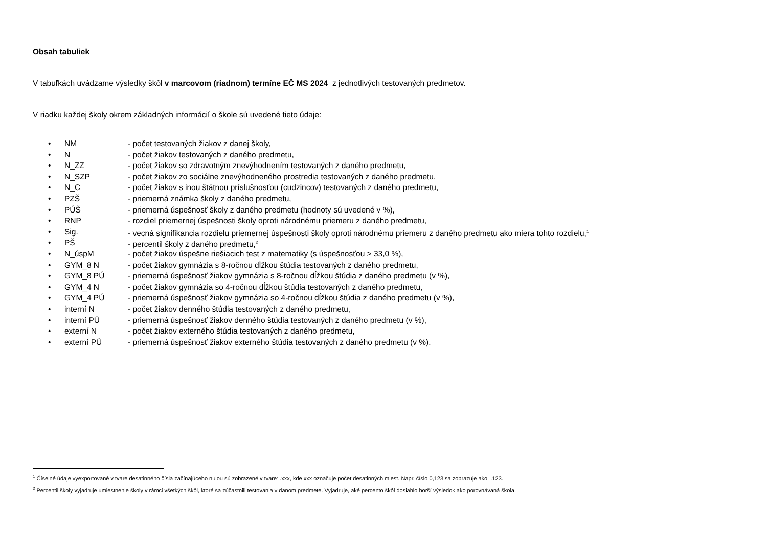Obsah tabuliek
V tabuľkách uvádzame výsledky škôl v marcovom (riadnom) termíne EČ MS 2024 z jednotlivých testovaných predmetov.
V riadku každej školy okrem základných informácií o škole sú uvedené tieto údaje:
• NM - počet testovaných žiakov z danej školy,
• N - počet žiakov testovaných z daného predmetu,
• N_ZZ - počet žiakov so zdravotným znevýhodnením testovaných z daného predmetu,
• N_SZP - počet žiakov zo sociálne znevýhodneného prostredia testovaných z daného predmetu,
• N_C - počet žiakov s inou štátnou príslušnosťou (cudzincov) testovaných z daného predmetu,
• PZŠ - priemerná známka školy z daného predmetu,
• PÚŠ - priemerná úspešnosť školy z daného predmetu (hodnoty sú uvedené v %),
• RNP - rozdiel priemernej úspešnosti školy oproti národnému priemeru z daného predmetu,
• Sig. - vecná signifikancia rozdielu priemernej úspešnosti školy oproti národnému priemeru z daného predmetu ako miera tohto rozdielu,<sup>1</sup>
• PŠ - percentil školy z daného predmetu,<sup>2</sup>
• N_úspM - počet žiakov úspešne riešiacich test z matematiky (s úspešnosťou > 33,0 %),
• GYM_8 N - počet žiakov gymnázia s 8-ročnou dĺžkou štúdia testovaných z daného predmetu,
• GYM_8 PÚ - priemerná úspešnosť žiakov gymnázia s 8-ročnou dĺžkou štúdia z daného predmetu (v %),
• GYM_4 N - počet žiakov gymnázia so 4-ročnou dĺžkou štúdia testovaných z daného predmetu,
• GYM_4 PÚ - priemerná úspešnosť žiakov gymnázia so 4-ročnou dĺžkou štúdia z daného predmetu (v %),
• interní N - počet žiakov denného štúdia testovaných z daného predmetu,
• interní PÚ - priemerná úspešnosť žiakov denného štúdia testovaných z daného predmetu (v %),
• externí N - počet žiakov externého štúdia testovaných z daného predmetu,
• externí PÚ - priemerná úspešnosť žiakov externého štúdia testovaných z daného predmetu (v %).
<sup>1</sup> Číselné údaje vyexportované v tvare desatinného čísla začínajúceho nulou sú zobrazené v tvare: .xxx, kde xxx označuje počet desatinných miest. Napr. číslo 0,123 sa zobrazuje ako .123.
<sup>2</sup> Percentil školy vyjadruje umiestnenie školy v rámci všetkých škôl, ktoré sa zúčastnili testovania v danom predmete. Vyjadruje, aké percento škôl dosiahlo horší výsledok ako porovnávaná škola.